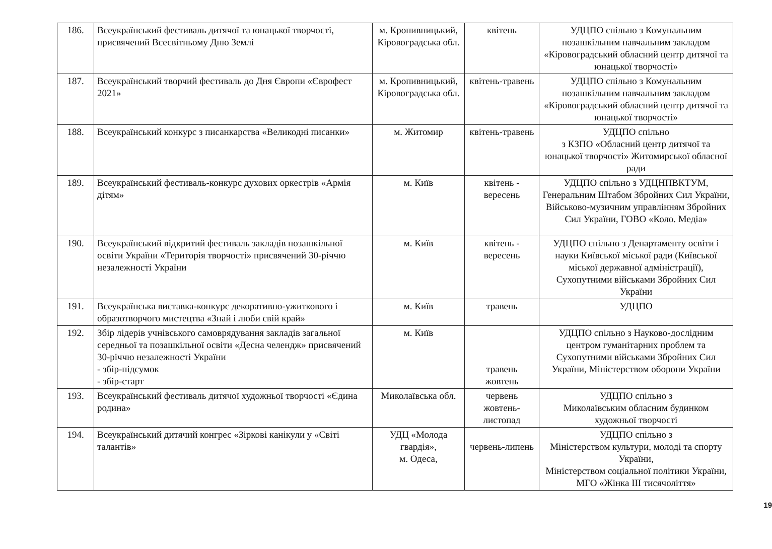| 186. | Всеукраїнський фестиваль дитячої та юнацької творчості, присвячений Всесвітньому Дню Землі | м. Кропивницький, Кіровоградська обл. | квітень | УДЦПО спільно з Комунальним позашкільним навчальним закладом «Кіровоградський обласний центр дитячої та юнацької творчості» |
| 187. | Всеукраїнський творчий фестиваль до Дня Європи «Єврофест 2021» | м. Кропивницький, Кіровоградська обл. | квітень-травень | УДЦПО спільно з Комунальним позашкільним навчальним закладом «Кіровоградський обласний центр дитячої та юнацької творчості» |
| 188. | Всеукраїнський конкурс з писанкарства «Великодні писанки» | м. Житомир | квітень-травень | УДЦПО спільно з КЗПО «Обласний центр дитячої та юнацької творчості» Житомирської обласної ради |
| 189. | Всеукраїнський фестиваль-конкурс духових оркестрів «Армія дітям» | м. Київ | квітень - вересень | УДЦПО спільно з УДЦНПВКТУМ, Генеральним Штабом Збройних Сил України, Військово-музичним управлінням Збройних Сил України, ГОВО «Коло. Медіа» |
| 190. | Всеукраїнський відкритий фестиваль закладів позашкільної освіти України «Територія творчості» присвячений 30-річчю незалежності України | м. Київ | квітень - вересень | УДЦПО спільно з Департаменту освіти і науки Київської міської ради (Київської міської державної адміністрації), Сухопутними військами Збройних Сил України |
| 191. | Всеукраїнська виставка-конкурс декоративно-ужиткового і образотворчого мистецтва «Знай і люби свій край» | м. Київ | травень | УДЦПО |
| 192. | Збір лідерів учнівського самоврядування закладів загальної середньої та позашкільної освіти «Десна челендж» присвячений 30-річчю незалежності України - збір-підсумок - збір-старт | м. Київ | травень жовтень | УДЦПО спільно з Науково-дослідним центром гуманітарних проблем та Сухопутними військами Збройних Сил України, Міністерством оборони України |
| 193. | Всеукраїнський фестиваль дитячої художньої творчості «Єдина родина» | Миколаївська обл. | червень жовтень- листопад | УДЦПО спільно з Миколаївським обласним будинком художньої творчості |
| 194. | Всеукраїнський дитячий конгрес «Зіркові канікули у «Світі талантів» | УДЦ «Молода гвардія», м. Одеса, | червень-липень | УДЦПО спільно з Міністерством культури, молоді та спорту України, Міністерством соціальної політики України, МГО «Жінка ІІІ тисячоліття» |
19